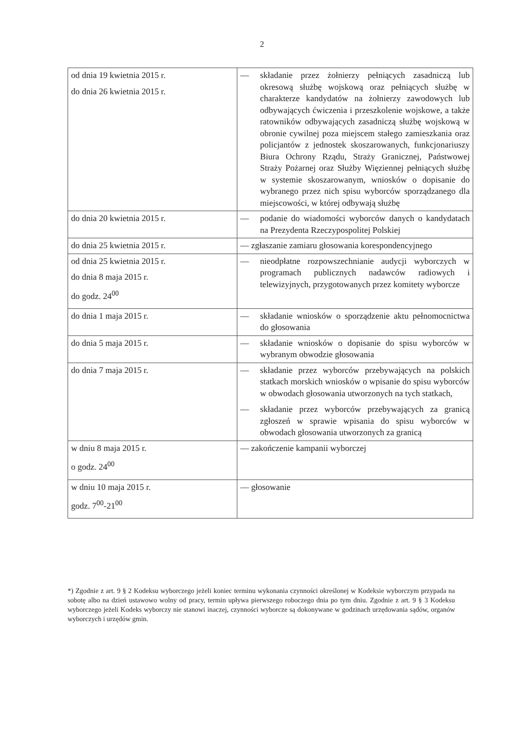2
| od dnia 19 kwietnia 2015 r. do dnia 26 kwietnia 2015 r. | — składanie przez żołnierzy pełniących zasadniczą lub okresową służbę wojskową oraz pełniących służbę w charakterze kandydatów na żołnierzy zawodowych lub odbywających ćwiczenia i przeszkolenie wojskowe, a także ratowników odbywających zasadniczą służbę wojskową w obronie cywilnej poza miejscem stałego zamieszkania oraz policjantów z jednostek skoszarowanych, funkcjonariuszy Biura Ochrony Rządu, Straży Granicznej, Państwowej Straży Pożarnej oraz Służby Więziennej pełniących służbę w systemie skoszarowanym, wniosków o dopisanie do wybranego przez nich spisu wyborców sporządzanego dla miejscowości, w której odbywają służbę |
| do dnia 20 kwietnia 2015 r. | — podanie do wiadomości wyborców danych o kandydatach na Prezydenta Rzeczypospolitej Polskiej |
| do dnia 25 kwietnia 2015 r. | — zgłaszanie zamiaru głosowania korespondencyjnego |
| od dnia 25 kwietnia 2015 r. do dnia 8 maja 2015 r. do godz. 24<sup>00</sup> | — nieodpłatne rozpowszechnianie audycji wyborczych w programach publicznych nadawców radiowych i telewizyjnych, przygotowanych przez komitety wyborcze |
| do dnia 1 maja 2015 r. | — składanie wniosków o sporządzenie aktu pełnomocnictwa do głosowania |
| do dnia 5 maja 2015 r. | — składanie wniosków o dopisanie do spisu wyborców w wybranym obwodzie głosowania |
| do dnia 7 maja 2015 r. | — składanie przez wyborców przebywających na polskich statkach morskich wniosków o wpisanie do spisu wyborców w obwodach głosowania utworzonych na tych statkach, — składanie przez wyborców przebywających za granicą zgłoszeń w sprawie wpisania do spisu wyborców w obwodach głosowania utworzonych za granicą |
| w dniu 8 maja 2015 r. o godz. 24<sup>00</sup> | — zakończenie kampanii wyborczej |
| w dniu 10 maja 2015 r. godz. 7<sup>00</sup>-21<sup>00</sup> | — głosowanie |
*) Zgodnie z art. 9 § 2 Kodeksu wyborczego jeżeli koniec terminu wykonania czynności określonej w Kodeksie wyborczym przypada na sobotę albo na dzień ustawowo wolny od pracy, termin upływa pierwszego roboczego dnia po tym dniu. Zgodnie z art. 9 § 3 Kodeksu wyborczego jeżeli Kodeks wyborczy nie stanowi inaczej, czynności wyborcze są dokonywane w godzinach urzędowania sądów, organów wyborczych i urzędów gmin.